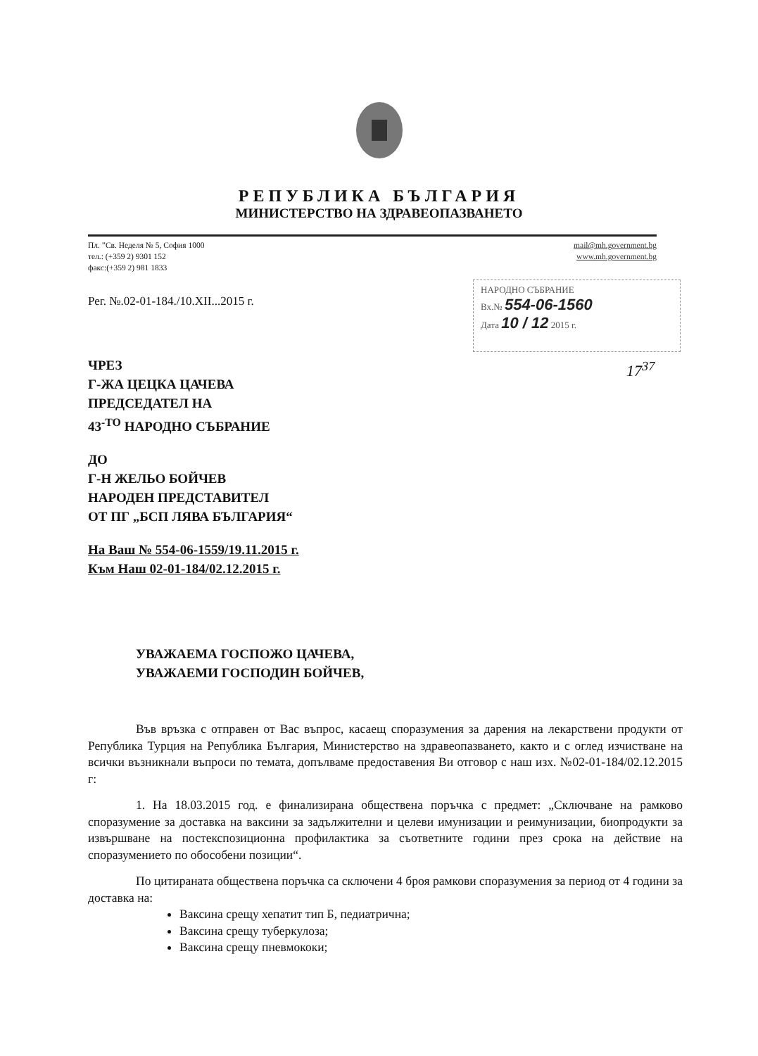РЕПУБЛИКА БЪЛГАРИЯ
МИНИСТЕРСТВО НА ЗДРАВЕОПАЗВАНЕТО
Пл. ”Св. Неделя № 5, София 1000
тел.: (+359 2) 9301 152
факс:(+359 2) 981 1833
mail@mh.government.bg
www.mh.government.bg
Рег. №.02-01-184./10.XII...2015 г.
НАРОДНО СЪБРАНИЕ
Вх.№ 554-06-1560
Дата 10 / 12 2015 г.
17<sup>37</sup>
ЧРЕЗ
Г-ЖА ЦЕЦКА ЦАЧЕВА
ПРЕДСЕДАТЕЛ НА
43<sup>-ТО</sup> НАРОДНО СЪБРАНИЕ
ДО
Г-Н ЖЕЛЬО БОЙЧЕВ
НАРОДЕН ПРЕДСТАВИТЕЛ
ОТ ПГ „БСП ЛЯВА БЪЛГАРИЯ“
На Ваш № 554-06-1559/19.11.2015 г.
Към Наш 02-01-184/02.12.2015 г.
УВАЖАЕМА ГОСПОЖО ЦАЧЕВА,
УВАЖАЕМИ ГОСПОДИН БОЙЧЕВ,
Във връзка с отправен от Вас въпрос, касаещ споразумения за дарения на лекарствени продукти от Република Турция на Република България, Министерство на здравеопазването, както и с оглед изчистване на всички възникнали въпроси по темата, допълваме предоставения Ви отговор с наш изх. №02-01-184/02.12.2015 г:
1. На 18.03.2015 год. е финализирана обществена поръчка с предмет: „Сключване на рамково споразумение за доставка на ваксини за задължителни и целеви имунизации и реимунизации, биопродукти за извършване на постекспозиционна профилактика за съответните години през срока на действие на споразумението по обособени позиции“.
По цитираната обществена поръчка са сключени 4 броя рамкови споразумения за период от 4 години за доставка на:
Ваксина срещу хепатит тип Б, педиатрична;
Ваксина срещу туберкулоза;
Ваксина срещу пневмококи;